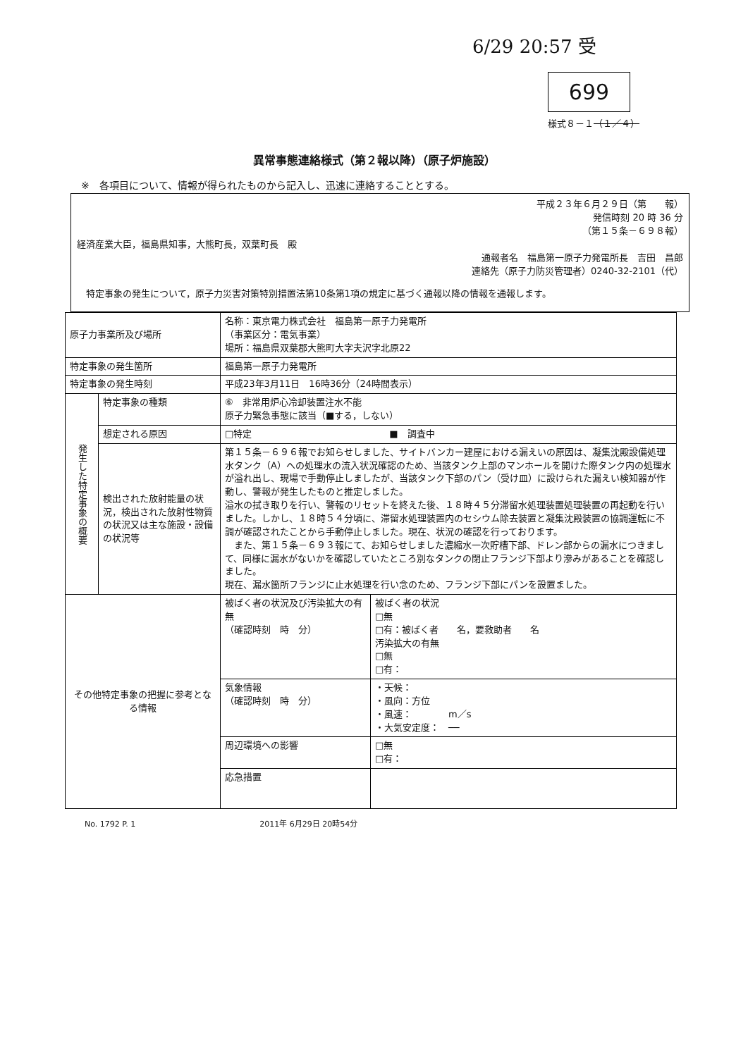6/29 20:57 受
699
様式８－１（１／４）
異常事態連絡様式（第２報以降）（原子炉施設）
※　各項目について、情報が得られたものから記入し、迅速に連絡することとする。
平成２３年６月２９日（第　　報）
発信時刻 20 時 36 分
（第１５条－６９８報）
経済産業大臣，福島県知事，大熊町長，双葉町長　殿
通報者名　福島第一原子力発電所長　吉田　昌郎
連絡先（原子力防災管理者）0240-32-2101（代）
　特定事象の発生について，原子力災害対策特別措置法第10条第1項の規定に基づく通報以降の情報を通報します。
| 原子力事業所及び場所 | | 名称：東京電力株式会社 福島第一原子力発電所 （事業区分：電気事業） 場所：福島県双葉郡大熊町大字夫沢字北原22 | |
| 特定事象の発生箇所 | | 福島第一原子力発電所 | |
| 特定事象の発生時刻 | | 平成23年3月11日 16時36分（24時間表示） | |
| 発生した特定事象の概要 | 特定事象の種類 | ⑥ 非常用炉心冷却装置注水不能 原子力緊急事態に該当（■する，しない） | |
| | 想定される原因 | □特定 ■ 調査中 | |
| | 検出された放射能量の状況，検出された放射性物質の状況又は主な施設・設備の状況等 | 第１５条－６９６報でお知らせしました、サイトバンカー建屋における漏えいの原因は、凝集沈殿設備処理水タンク（A）への処理水の流入状況確認のため、当該タンク上部のマンホールを開けた際タンク内の処理水が溢れ出し、現場で手動停止しましたが、当該タンク下部のパン（受け皿）に設けられた漏えい検知器が作動し、警報が発生したものと推定しました。 溢水の拭き取りを行い、警報のリセットを終えた後、１８時４５分滞留水処理装置処理装置の再起動を行いました。しかし、１８時５４分頃に、滞留水処理装置内のセシウム除去装置と凝集沈殿装置の協調運転に不調が確認されたことから手動停止しました。現在、状況の確認を行っております。 また、第１５条－６９３報にて、お知らせしました濃縮水一次貯槽下部、ドレン部からの漏水につきまして、同様に漏水がないかを確認していたところ別なタンクの閉止フランジ下部より滲みがあることを確認しました。 現在、漏水箇所フランジに止水処理を行い念のため、フランジ下部にパンを設置ました。 | |
| その他特定事象の把握に参考となる情報 | | 被ばく者の状況及び汚染拡大の有無 （確認時刻 時 分） | 被ばく者の状況 □無 □有：被ばく者 名，要救助者 名 汚染拡大の有無 □無 □有： |
| | | 気象情報 （確認時刻 時 分） | ・天候： ・風向：方位 ・風速： m／s ・大気安定度： ── |
| | | 周辺環境への影響 | □無 □有： |
| | | 応急措置 | |
No. 1792 P. 1　　　　　　　　　　　　　　　　2011年 6月29日 20時54分